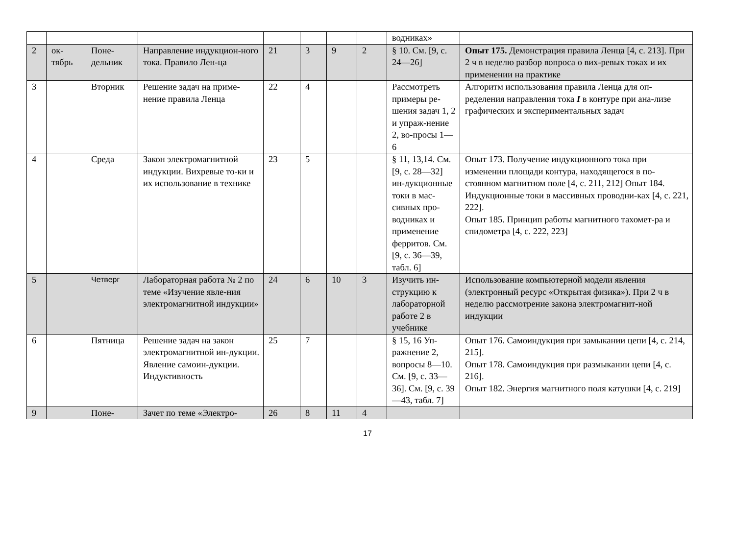| | | | | | | | | водниках» | |
| 2 | ок- тябрь | Поне- дельник | Направление индукцион-ного тока. Правило Лен-ца | 21 | 3 | 9 | 2 | § 10. См. [9, с. 24—26] | Опыт 175. Демонстрация правила Ленца [4, с. 213]. При 2 ч в неделю разбор вопроса о вих-ревых токах и их применении на практике |
| 3 | | Вторник | Решение задач на приме-нение правила Ленца | 22 | 4 | | | Рассмотреть примеры ре-шения задач 1, 2 и упраж-нение 2, во-просы 1—6 | Алгоритм использования правила Ленца для оп-ределения направления тока I в контуре при ана-лизе графических и экспериментальных задач |
| 4 | | Среда | Закон электромагнитной индукции. Вихревые то-ки и их использование в технике | 23 | 5 | | | § 11, 13,14. См. [9, с. 28—32] ин-дукционные токи в мас-сивных про-водниках и применение ферритов. См. [9, с. 36—39, табл. 6] | Опыт 173. Получение индукционного тока при изменении площади контура, находящегося в по-стоянном магнитном поле [4, с. 211, 212] Опыт 184. Индукционные токи в массивных проводни-ках [4, с. 221, 222]. Опыт 185. Принцип работы магнитного тахомет-ра и спидометра [4, с. 222, 223] |
| 5 | | Четверг | Лабораторная работа № 2 по теме «Изучение явле-ния электромагнитной индукции» | 24 | 6 | 10 | 3 | Изучить ин-струкцию к лабораторной работе 2 в учебнике | Использование компьютерной модели явления (электронный ресурс «Открытая физика»). При 2 ч в неделю рассмотрение закона электромагнит-ной индукции |
| 6 | | Пятница | Решение задач на закон электромагнитной ин-дукции. Явление самоин-дукции. Индуктивность | 25 | 7 | | | § 15, 16 Уп-ражнение 2, вопросы 8—10. См. [9, с. 33—36]. См. [9, с. 39—43, табл. 7] | Опыт 176. Самоиндукция при замыкании цепи [4, с. 214, 215]. Опыт 178. Самоиндукция при размыкании цепи [4, с. 216]. Опыт 182. Энергия магнитного поля катушки [4, с. 219] |
| 9 | | Поне- | Зачет по теме «Электро- | 26 | 8 | 11 | 4 | | |
17